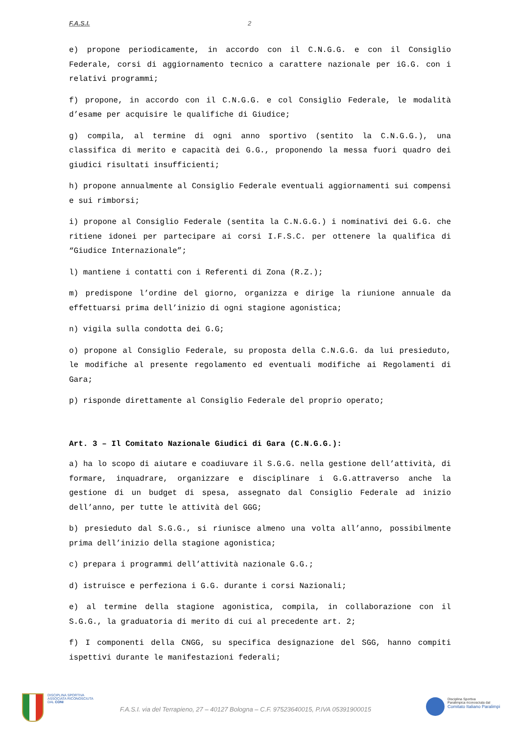F.A.S.I. 2
e) propone periodicamente, in accordo con il C.N.G.G. e con il Consiglio Federale, corsi di aggiornamento tecnico a carattere nazionale per iG.G. con i relativi programmi;
f) propone, in accordo con il C.N.G.G. e col Consiglio Federale, le modalità d’esame per acquisire le qualifiche di Giudice;
g) compila, al termine di ogni anno sportivo (sentito la C.N.G.G.), una classifica di merito e capacità dei G.G., proponendo la messa fuori quadro dei giudici risultati insufficienti;
h) propone annualmente al Consiglio Federale eventuali aggiornamenti sui compensi e sui rimborsi;
i) propone al Consiglio Federale (sentita la C.N.G.G.) i nominativi dei G.G. che ritiene idonei per partecipare ai corsi I.F.S.C. per ottenere la qualifica di “Giudice Internazionale”;
l) mantiene i contatti con i Referenti di Zona (R.Z.);
m) predispone l’ordine del giorno, organizza e dirige la riunione annuale da effettuarsi prima dell’inizio di ogni stagione agonistica;
n) vigila sulla condotta dei G.G;
o) propone al Consiglio Federale, su proposta della C.N.G.G. da lui presieduto, le modifiche al presente regolamento ed eventuali modifiche ai Regolamenti di Gara;
p) risponde direttamente al Consiglio Federale del proprio operato;
Art. 3 – Il Comitato Nazionale Giudici di Gara (C.N.G.G.):
a) ha lo scopo di aiutare e coadiuvare il S.G.G. nella gestione dell’attività, di formare, inquadrare, organizzare e disciplinare i G.G.attraverso anche la gestione di un budget di spesa, assegnato dal Consiglio Federale ad inizio dell’anno, per tutte le attività del GGG;
b) presieduto dal S.G.G., si riunisce almeno una volta all’anno, possibilmente prima dell’inizio della stagione agonistica;
c) prepara i programmi dell’attività nazionale G.G.;
d) istruisce e perfeziona i G.G. durante i corsi Nazionali;
e) al termine della stagione agonistica, compila, in collaborazione con il S.G.G., la graduatoria di merito di cui al precedente art. 2;
f) I componenti della CNGG, su specifica designazione del SGG, hanno compiti ispettivi durante le manifestazioni federali;
DISCIPLINA SPORTIVA
ASSOCIATA RICONOSCIUTA
DAL CONI
F.A.S.I. via del Terrapieno, 27 – 40127 Bologna – C.F. 97523640015, P.IVA 05391900015
Disciplina Sportiva
Paralimpica riconosciuta dal
Comitato Italiano Paralimpi